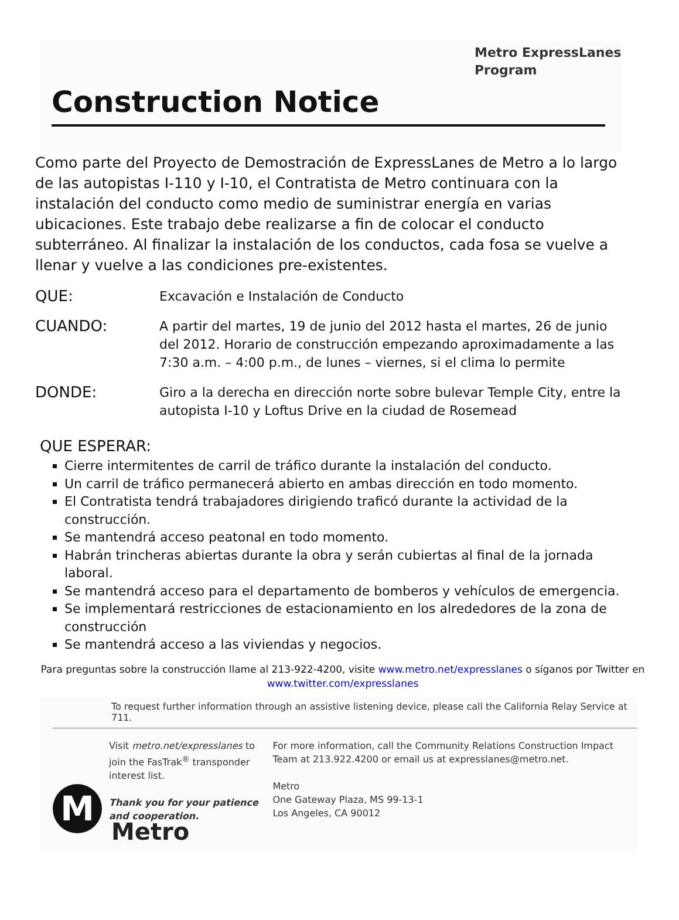Metro ExpressLanes
Program
Construction Notice
Como parte del Proyecto de Demostración de ExpressLanes de Metro a lo largo de las autopistas I-110 y I-10, el Contratista de Metro continuara con la instalación del conducto como medio de suministrar energía en varias ubicaciones. Este trabajo debe realizarse a fin de colocar el conducto subterráneo. Al finalizar la instalación de los conductos, cada fosa se vuelve a llenar y vuelve a las condiciones pre-existentes.
QUE:
Excavación e Instalación de Conducto
CUANDO:
A partir del martes, 19 de junio del 2012 hasta el martes, 26 de junio del 2012. Horario de construcción empezando aproximadamente a las 7:30 a.m. – 4:00 p.m., de lunes – viernes, si el clima lo permite
DONDE:
Giro a la derecha en dirección norte sobre bulevar Temple City, entre la autopista I-10 y Loftus Drive en la ciudad de Rosemead
QUE ESPERAR:
Cierre intermitentes de carril de tráfico durante la instalación del conducto.
Un carril de tráfico permanecerá abierto en ambas dirección en todo momento.
El Contratista tendrá trabajadores dirigiendo traficó durante la actividad de la construcción.
Se mantendrá acceso peatonal en todo momento.
Habrán trincheras abiertas durante la obra y serán cubiertas al final de la jornada laboral.
Se mantendrá acceso para el departamento de bomberos y vehículos de emergencia.
Se implementará restricciones de estacionamiento en los alrededores de la zona de construcción
Se mantendrá acceso a las viviendas y negocios.
Para preguntas sobre la construcción llame al 213-922-4200, visite www.metro.net/expresslanes o síganos por Twitter en www.twitter.com/expresslanes
To request further information through an assistive listening device, please call the California Relay Service at 711.
Visit metro.net/expresslanes to join the FasTrak<sup>®</sup> transponder interest list.
Thank you for your patience and cooperation.
For more information, call the Community Relations Construction Impact Team at 213.922.4200 or email us at expresslanes@metro.net.
Metro
One Gateway Plaza, MS 99-13-1
Los Angeles, CA 90012
M
Metro